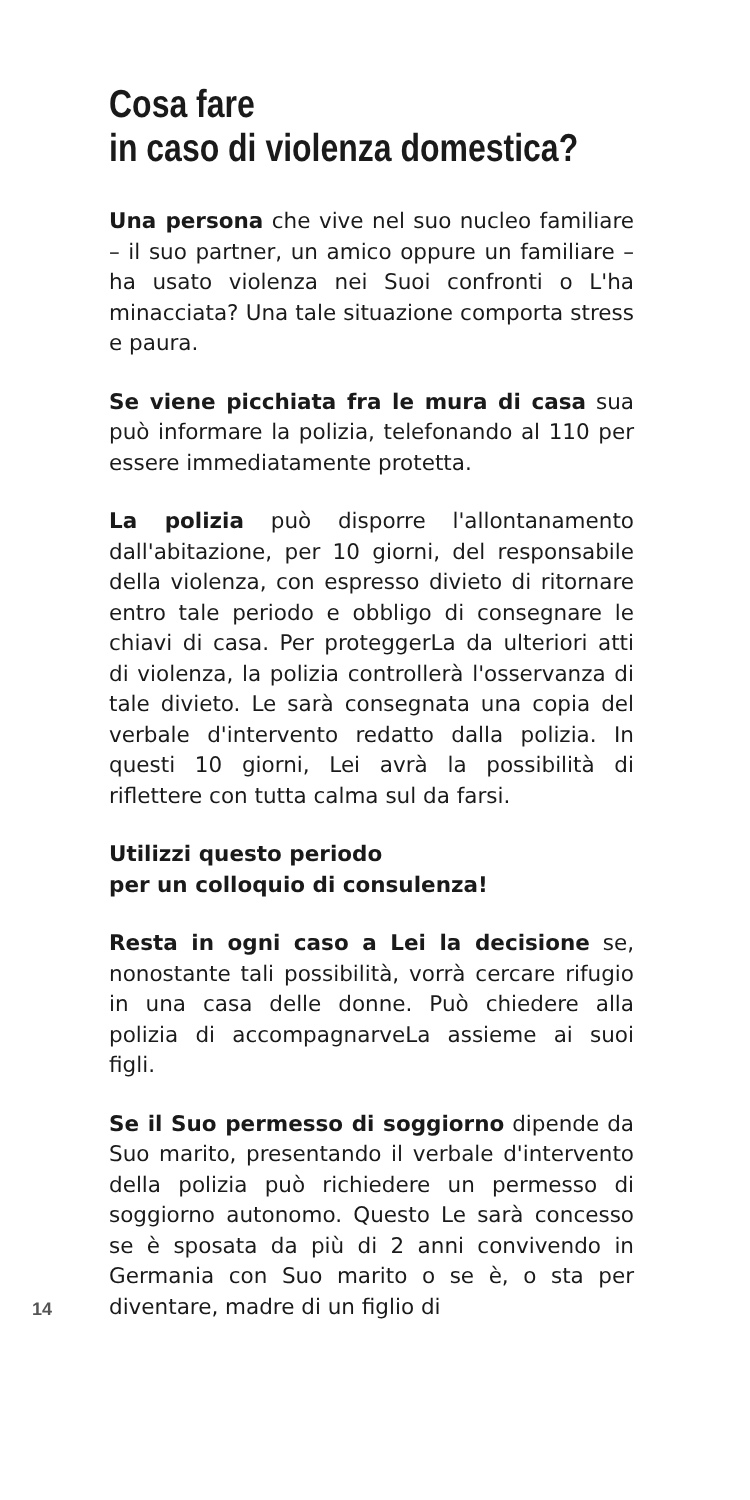Cosa fare
in caso di violenza domestica?
Una persona che vive nel suo nucleo familiare – il suo partner, un amico oppure un familiare – ha usato violenza nei Suoi confronti o L'ha minacciata? Una tale situazione comporta stress e paura.
Se viene picchiata fra le mura di casa sua può informare la polizia, telefonando al 110 per essere immediatamente protetta.
La polizia può disporre l'allontanamento dall'abitazione, per 10 giorni, del responsabile della violenza, con espresso divieto di ritornare entro tale periodo e obbligo di consegnare le chiavi di casa. Per proteggerLa da ulteriori atti di violenza, la polizia controllerà l'osservanza di tale divieto. Le sarà consegnata una copia del verbale d'intervento redatto dalla polizia. In questi 10 giorni, Lei avrà la possibilità di riflettere con tutta calma sul da farsi.
Utilizzi questo periodo
per un colloquio di consulenza!
Resta in ogni caso a Lei la decisione se, nonostante tali possibilità, vorrà cercare rifugio in una casa delle donne. Può chiedere alla polizia di accompagnarveLa assieme ai suoi figli.
Se il Suo permesso di soggiorno dipende da Suo marito, presentando il verbale d'intervento della polizia può richiedere un permesso di soggiorno autonomo. Questo Le sarà concesso se è sposata da più di 2 anni convivendo in Germania con Suo marito o se è, o sta per diventare, madre di un figlio di
14